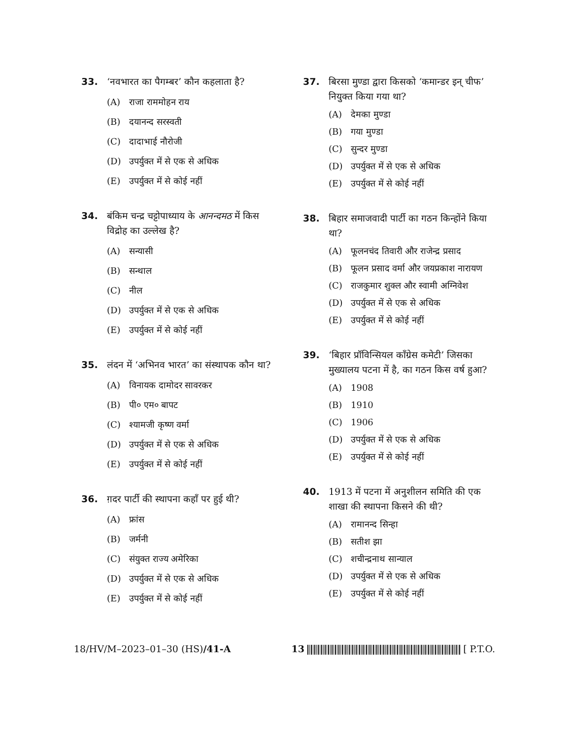33. ‘नवभारत का पैगम्बर’ कौन कहलाता है?
(A) राजा राममोहन राय
(B) दयानन्द सरस्वती
(C) दादाभाई नौरोजी
(D) उपर्युक्त में से एक से अधिक
(E) उपर्युक्त में से कोई नहीं
34. बंकिम चन्द्र चट्टोपाध्याय के आनन्दमठ में किस विद्रोह का उल्लेख है?
(A) सन्यासी
(B) सन्थाल
(C) नील
(D) उपर्युक्त में से एक से अधिक
(E) उपर्युक्त में से कोई नहीं
35. लंदन में ‘अभिनव भारत’ का संस्थापक कौन था?
(A) विनायक दामोदर सावरकर
(B) पी० एम० बापट
(C) श्यामजी कृष्ण वर्मा
(D) उपर्युक्त में से एक से अधिक
(E) उपर्युक्त में से कोई नहीं
36. ग़दर पार्टी की स्थापना कहाँ पर हुई थी?
(A) फ्रांस
(B) जर्मनी
(C) संयुक्त राज्य अमेरिका
(D) उपर्युक्त में से एक से अधिक
(E) उपर्युक्त में से कोई नहीं
37. बिरसा मुण्डा द्वारा किसको ‘कमान्डर इन् चीफ’ नियुक्त किया गया था?
(A) देमका मुण्डा
(B) गया मुण्डा
(C) सुन्दर मुण्डा
(D) उपर्युक्त में से एक से अधिक
(E) उपर्युक्त में से कोई नहीं
38. बिहार समाजवादी पार्टी का गठन किन्होंने किया था?
(A) फूलनचंद तिवारी और राजेन्द्र प्रसाद
(B) फूलन प्रसाद वर्मा और जयप्रकाश नारायण
(C) राजकुमार शुक्ल और स्वामी अग्निवेश
(D) उपर्युक्त में से एक से अधिक
(E) उपर्युक्त में से कोई नहीं
39. ‘बिहार प्रॉविन्सियल कॉंग्रेस कमेटी’ जिसका मुख्यालय पटना में है, का गठन किस वर्ष हुआ?
(A) 1908
(B) 1910
(C) 1906
(D) उपर्युक्त में से एक से अधिक
(E) उपर्युक्त में से कोई नहीं
40. 1913 में पटना में अनुशीलन समिति की एक शाखा की स्थापना किसने की थी?
(A) रामानन्द सिन्हा
(B) सतीश झा
(C) शचीन्द्रनाथ सान्याल
(D) उपर्युक्त में से एक से अधिक
(E) उपर्युक्त में से कोई नहीं
18/HV/M–2023–01–30 (HS)/41-A 13 [ P.T.O.